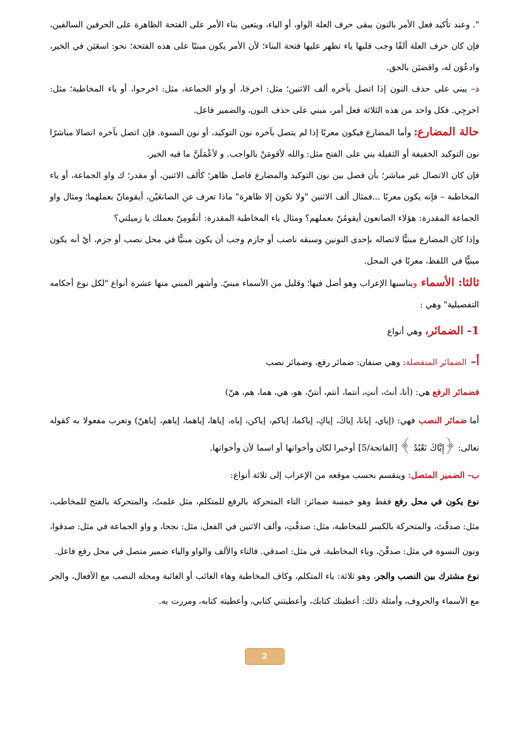". وعند تأكيد فعل الأمر بالنون يبقى حرف العلة الواو، أو الياء، ويتعين بناء الأمر على الفتحة الظاهرة على الحرفين السالفين، فإن كان حرف العلة ألفًا وجب قلبها ياء تظهر عليها فتحة البناء؛ لأن الأمر يكون مبنيًا على هذه الفتحة؛ نحو: اسعَيَن في الخير، وادعُوَن له، واقضيَن بالحق.
د– يبنى على حذف النون إذا اتصل بآخره ألف الاثنين؛ مثل: اخرجَا، أو واو الجماعة، مثل: اخرجوا، أو ياء المخاطبة؛ مثل: اخرجِي. فكل واحد من هذه الثلاثة فعل أمر، مبني على حذف النون، والضمير فاعل.
حالة المضارع: وأما المضارع فيكون معربًا إذا لم يتصل بآخره نون التوكيد، أو نون النسوة. فإن اتصل بآخره اتصالا مباشرًا نون التوكيد الخفيفة أو الثقيلة بني على الفتح مثل: والله لأقومَنْ بالواجب. و لأعْمَلَنَّ ما فيه الخير.
فإن كان الاتصال غير مباشر؛ بأن فصل بين نون التوكيد والمضارع فاصل ظاهر؛ كألف الاثنين، أو مقدر؛ ك واو الجماعة، أو ياء المخاطبة – فإنه يكون معربًا ...فمثال ألف الاثنين "ولا تكون إلا ظاهرة" ماذا تعرف عن الصانعَيْن، أيقومانّ بعملهما؛ ومثال واو الجماعة المقدرة: هؤلاء الصانعون أيقومُنّ بعملهم؟ ومثال ياء المخاطبة المقدرة: أتقُومِنّ بعملك يا زميلتي؟
وإذا كان المضارع مبنيًّا لاتصاله بإحدى النونين وسبقه ناصب أو جازم وجب أن يكون مبنيًّا في محل نصب أو جزم، أيْ أنه يكون مبنيًّا في اللفظ، معربًا في المحل.
ثالثا: الأسماء ويناسبها الإعراب وهو أصل فيها؛ وقليل من الأسماء مبنيّ. وأشهر المبني منها عشرة أنواع "لكل نوع أحكامه التفصيلية" وهي :
1- الضمائر، وهي أنواع
أ– الضمائر المنفصلة: وهي صنفان: ضمائر رفع، وضمائر نصب
فضمائر الرفع هي: (أنا، أنتَ، أنتِ، أنتما، أنتم، أنتنّ، هو، هي، هما، هم، هنّ)
أما ضمائر النصب فهي: (إياي، إيانا، إياكَ، إياكِ، إياكما، إياكم، إياكن، إياه، إياها، إياهما، إياهم، إياهنّ) وتعرب مفعولا به كقوله تعالى: ﴿إِيَّاكَ نَعْبُدُ ﴾ [الفاتحة/5] أوخبرا لكان وأخواتها أو اسما لأن وأخواتها.
ب- الضمير المتصل: وينقسم بحسب موقعه من الإعراب إلى ثلاثة أنواع:
نوع يكون في محل رفع فقط وهو خمسة ضمائر: التاء المتحركة بالرفع للمتكلم، مثل علمتُ، والمتحركة بالفتح للمخاطب، مثل: صدقْتَ، والمتحركة بالكسر للمخاطبة، مثل: صدقْتِ، وألف الاثنين في الفعل، مثل: نجحا، و واو الجماعة في مثل: صدقوا، ونون النسوة في مثل: صدقْنَ، وياء المخاطبة، في مثل: اصدقي. فالتاء والألف والواو والياء ضمير متصل في محل رفع فاعل.
نوع مشترك بين النصب والجر، وهو ثلاثة: ياء المتكلم، وكاف المخاطبة وهاء الغائب أو الغائبة ومحله النصب مع الأفعال، والجر مع الأسماء والحروف، وأمثلة ذلك: أعطيتك كتابك، وأعطيتني كتابي، وأعطيته كتابه، ومررت به.
2